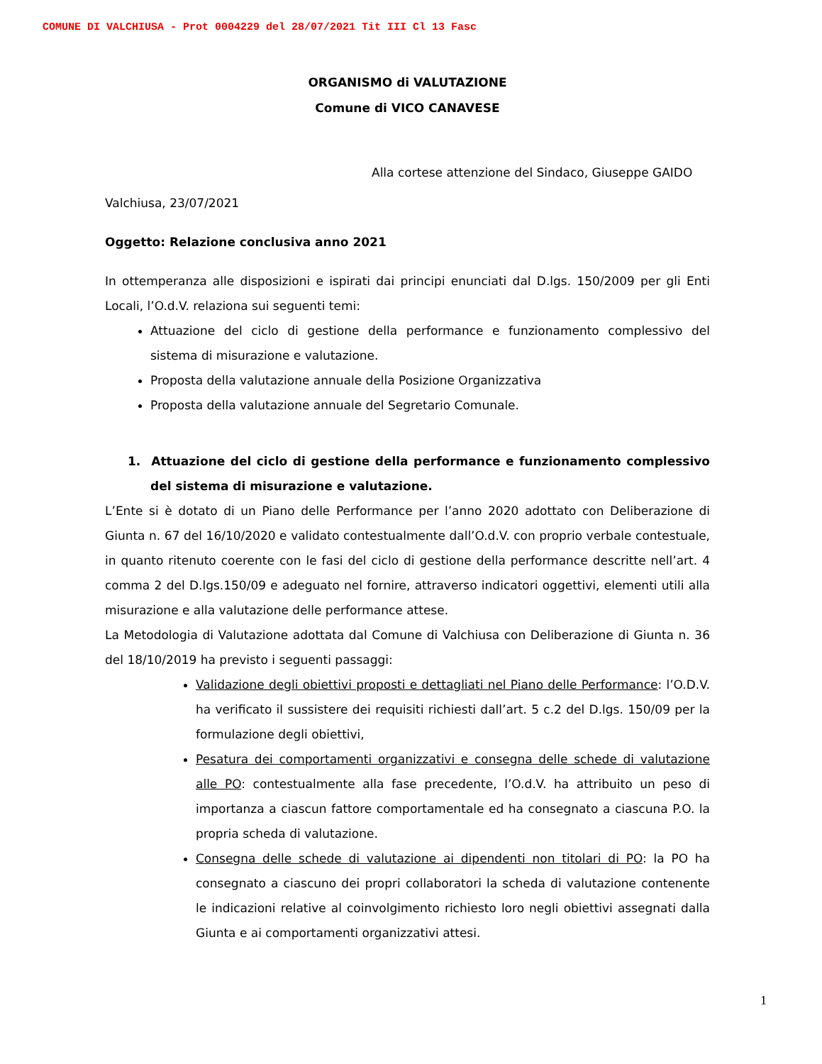COMUNE DI VALCHIUSA - Prot 0004229 del 28/07/2021 Tit III Cl 13 Fasc
ORGANISMO di VALUTAZIONE
Comune di VICO CANAVESE
Alla cortese attenzione del Sindaco, Giuseppe GAIDO
Valchiusa, 23/07/2021
Oggetto: Relazione conclusiva anno 2021
In ottemperanza alle disposizioni e ispirati dai principi enunciati dal D.lgs. 150/2009 per gli Enti Locali, l’O.d.V. relaziona sui seguenti temi:
Attuazione del ciclo di gestione della performance e funzionamento complessivo del sistema di misurazione e valutazione.
Proposta della valutazione annuale della Posizione Organizzativa
Proposta della valutazione annuale del Segretario Comunale.
1. Attuazione del ciclo di gestione della performance e funzionamento complessivo del sistema di misurazione e valutazione.
L’Ente si è dotato di un Piano delle Performance per l’anno 2020 adottato con Deliberazione di Giunta n. 67 del 16/10/2020 e validato contestualmente dall’O.d.V. con proprio verbale contestuale, in quanto ritenuto coerente con le fasi del ciclo di gestione della performance descritte nell’art. 4 comma 2 del D.lgs.150/09 e adeguato nel fornire, attraverso indicatori oggettivi, elementi utili alla misurazione e alla valutazione delle performance attese.
La Metodologia di Valutazione adottata dal Comune di Valchiusa con Deliberazione di Giunta n. 36 del 18/10/2019 ha previsto i seguenti passaggi:
Validazione degli obiettivi proposti e dettagliati nel Piano delle Performance: l’O.D.V. ha verificato il sussistere dei requisiti richiesti dall’art. 5 c.2 del D.lgs. 150/09 per la formulazione degli obiettivi,
Pesatura dei comportamenti organizzativi e consegna delle schede di valutazione alle PO: contestualmente alla fase precedente, l’O.d.V. ha attribuito un peso di importanza a ciascun fattore comportamentale ed ha consegnato a ciascuna P.O. la propria scheda di valutazione.
Consegna delle schede di valutazione ai dipendenti non titolari di PO: la PO ha consegnato a ciascuno dei propri collaboratori la scheda di valutazione contenente le indicazioni relative al coinvolgimento richiesto loro negli obiettivi assegnati dalla Giunta e ai comportamenti organizzativi attesi.
1